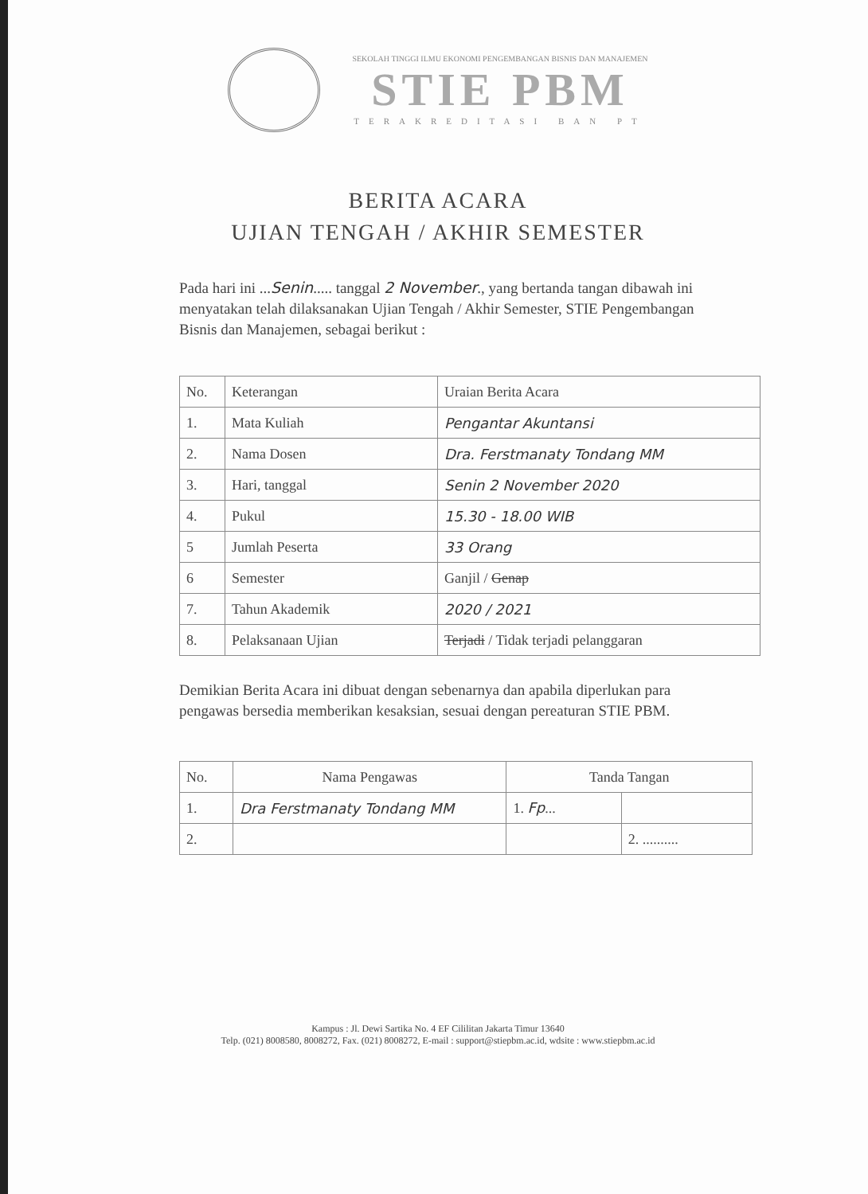SEKOLAH TINGGI ILMU EKONOMI PENGEMBANGAN BISNIS DAN MANAJEMEN
STIE PBM
TERAKREDITASI BAN PT
BERITA ACARA
UJIAN TENGAH / AKHIR SEMESTER
Pada hari ini ...Senin..... tanggal 2 November., yang bertanda tangan dibawah ini menyatakan telah dilaksanakan Ujian Tengah / Akhir Semester, STIE Pengembangan Bisnis dan Manajemen, sebagai berikut :
| No. | Keterangan | Uraian Berita Acara |
| --- | --- | --- |
| 1. | Mata Kuliah | Pengantar Akuntansi |
| 2. | Nama Dosen | Dra. Ferstmanaty Tondang MM |
| 3. | Hari, tanggal | Senin 2 November 2020 |
| 4. | Pukul | 15.30 - 18.00 WIB |
| 5 | Jumlah Peserta | 33 Orang |
| 6 | Semester | Ganjil / Genap |
| 7. | Tahun Akademik | 2020 / 2021 |
| 8. | Pelaksanaan Ujian | Terjadi / Tidak terjadi pelanggaran |
Demikian Berita Acara ini dibuat dengan sebenarnya dan apabila diperlukan para pengawas bersedia memberikan kesaksian, sesuai dengan pereaturan STIE PBM.
| No. | Nama Pengawas | Tanda Tangan | |
| --- | --- | --- | --- |
| 1. | Dra Ferstmanaty Tondang MM | 1. Fp ... | |
| 2. | | | 2. .......... |
Kampus : Jl. Dewi Sartika No. 4 EF Cililitan Jakarta Timur 13640
Telp. (021) 8008580, 8008272, Fax. (021) 8008272, E-mail : support@stiepbm.ac.id, wdsite : www.stiepbm.ac.id